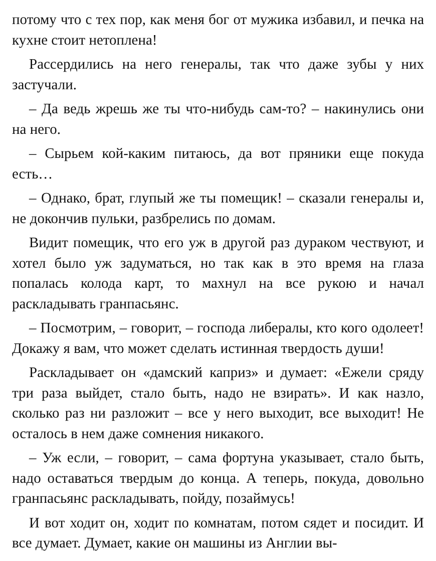потому что с тех пор, как меня бог от мужика избавил, и печка на кухне стоит нетоплена!
Рассердились на него генералы, так что даже зубы у них застучали.
– Да ведь жрешь же ты что-нибудь сам-то? – накинулись они на него.
– Сырьем кой-каким питаюсь, да вот пряники еще покуда есть…
– Однако, брат, глупый же ты помещик! – сказали генералы и, не докончив пульки, разбрелись по домам.
Видит помещик, что его уж в другой раз дураком чествуют, и хотел было уж задуматься, но так как в это время на глаза попалась колода карт, то махнул на все рукою и начал раскладывать гранпасьянс.
– Посмотрим, – говорит, – господа либералы, кто кого одолеет! Докажу я вам, что может сделать истинная твердость души!
Раскладывает он «дамский каприз» и думает: «Ежели сряду три раза выйдет, стало быть, надо не взирать». И как назло, сколько раз ни разложит – все у него выходит, все выходит! Не осталось в нем даже сомнения никакого.
– Уж если, – говорит, – сама фортуна указывает, стало быть, надо оставаться твердым до конца. А теперь, покуда, довольно гранпасьянс раскладывать, пойду, позаймусь!
И вот ходит он, ходит по комнатам, потом сядет и посидит. И все думает. Думает, какие он машины из Англии вы-